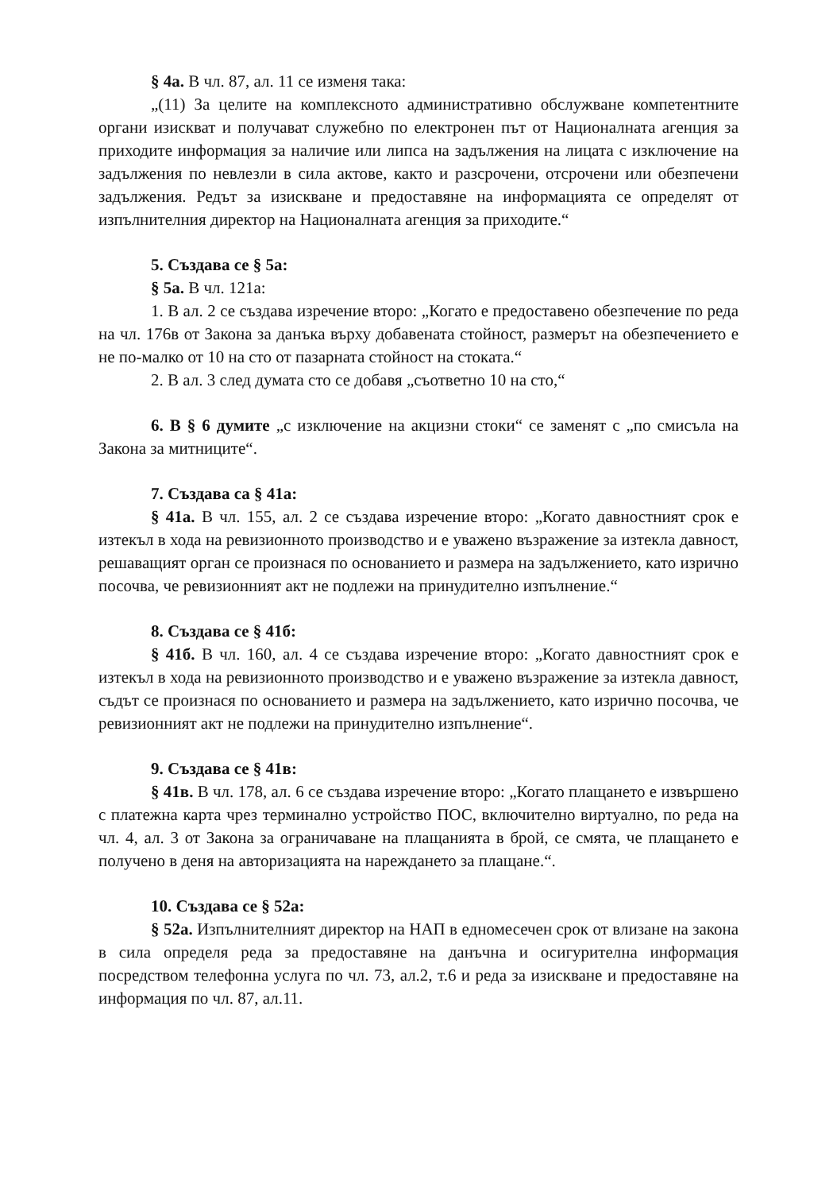§ 4а. В чл. 87, ал. 11 се изменя така:
„(11) За целите на комплексното административно обслужване компетентните органи изискват и получават служебно по електронен път от Националната агенция за приходите информация за наличие или липса на задължения на лицата с изключение на задължения по невлезли в сила актове, както и разсрочени, отсрочени или обезпечени задължения. Редът за изискване и предоставяне на информацията се определят от изпълнителния директор на Националната агенция за приходите.“
5. Създава се § 5а:
§ 5а. В чл. 121а:
1. В ал. 2 се създава изречение второ: „Когато е предоставено обезпечение по реда на чл. 176в от Закона за данъка върху добавената стойност, размерът на обезпечението е не по-малко от 10 на сто от пазарната стойност на стоката.“
2. В ал. 3 след думата сто се добавя „съответно 10 на сто,“
6. В § 6 думите „с изключение на акцизни стоки“ се заменят с „по смисъла на Закона за митниците“.
7. Създава са § 41а:
§ 41а. В чл. 155, ал. 2 се създава изречение второ: „Когато давностният срок е изтекъл в хода на ревизионното производство и е уважено възражение за изтекла давност, решаващият орган се произнася по основанието и размера на задължението, като изрично посочва, че ревизионният акт не подлежи на принудително изпълнение.“
8. Създава се § 41б:
§ 41б. В чл. 160, ал. 4 се създава изречение второ: „Когато давностният срок е изтекъл в хода на ревизионното производство и е уважено възражение за изтекла давност, съдът се произнася по основанието и размера на задължението, като изрично посочва, че ревизионният акт не подлежи на принудително изпълнение“.
9. Създава се § 41в:
§ 41в. В чл. 178, ал. 6 се създава изречение второ: „Когато плащането е извършено с платежна карта чрез терминално устройство ПОС, включително виртуално, по реда на чл. 4, ал. 3 от Закона за ограничаване на плащанията в брой, се смята, че плащането е получено в деня на авторизацията на нареждането за плащане.“.
10. Създава се § 52а:
§ 52а. Изпълнителният директор на НАП в едномесечен срок от влизане на закона в сила определя реда за предоставяне на данъчна и осигурителна информация посредством телефонна услуга по чл. 73, ал.2, т.6 и реда за изискване и предоставяне на информация по чл. 87, ал.11.